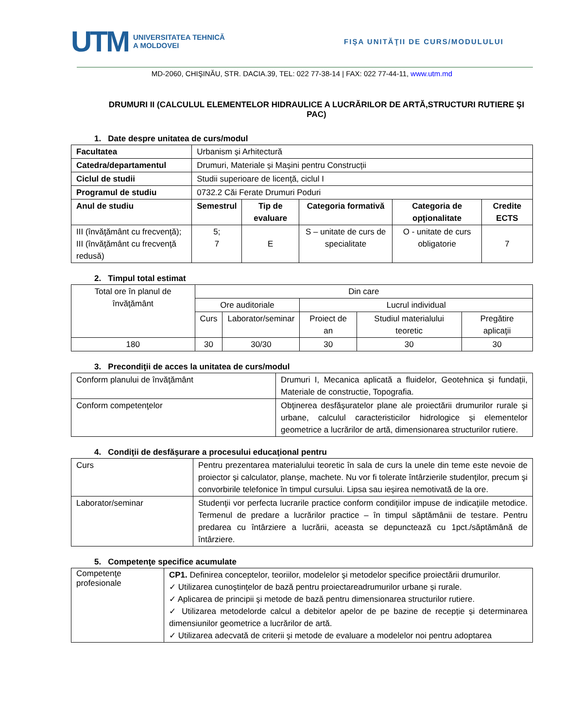UTM
UNIVERSITATEA TEHNICĂ
A MOLDOVEI
FIŞA UNITĂŢII DE CURS/MODULULUI
MD-2060, CHIŞINĂU, STR. DACIA.39, TEL: 022 77-38-14 | FAX: 022 77-44-11, www.utm.md
DRUMURI II (CALCULUL ELEMENTELOR HIDRAULICE A LUCRĂRILOR DE ARTĂ,STRUCTURI RUTIERE ŞI PAC)
1. Date despre unitatea de curs/modul
| Facultatea | Urbanism și Arhitectură | | | | |
| Catedra/departamentul | Drumuri, Materiale și Mașini pentru Construcții | | | | |
| Ciclul de studii | Studii superioare de licenţă, ciclul I | | | | |
| Programul de studiu | 0732.2 Căi Ferate Drumuri Poduri | | | | |
| Anul de studiu | Semestrul | Tip de evaluare | Categoria formativă | Categoria de opţionalitate | Credite ECTS |
| III (învăţământ cu frecvenţă); III (învăţământ cu frecvenţă redusă) | 5; 7 | E | S – unitate de curs de specialitate | O - unitate de curs obligatorie | 7 |
2. Timpul total estimat
| Total ore în planul de învăţământ | Din care | | | | |
| | Ore auditoriale | | Lucrul individual | | |
| | Curs | Laborator/seminar | Proiect de an | Studiul materialului teoretic | Pregătire aplicaţii |
| 180 | 30 | 30/30 | 30 | 30 | 30 |
3. Precondiţii de acces la unitatea de curs/modul
| Conform planului de învăţământ | Drumuri I, Mecanica aplicată a fluidelor, Geotehnica și fundații, Materiale de constructie, Topografia. |
| Conform competenţelor | Obţinerea desfăşuratelor plane ale proiectării drumurilor rurale și urbane, calculul caracteristicilor hidrologice și elementelor geometrice a lucrărilor de artă, dimensionarea structurilor rutiere. |
4. Condiţii de desfăşurare a procesului educaţional pentru
| Curs | Pentru prezentarea materialului teoretic în sala de curs la unele din teme este nevoie de proiector şi calculator, planșe, machete. Nu vor fi tolerate întârzierile studenţilor, precum şi convorbirile telefonice în timpul cursului. Lipsa sau ieșirea nemotivată de la ore. |
| Laborator/seminar | Studenţii vor perfecta lucrarile practice conform condiţiilor impuse de indicaţiile metodice. Termenul de predare a lucrărilor practice – în timpul săptămânii de testare. Pentru predarea cu întârziere a lucrării, aceasta se depunctează cu 1pct./săptămână de întârziere. |
5. Competenţe specifice acumulate
| Competenţe profesionale | CP1. Definirea conceptelor, teoriilor, modelelor şi metodelor specifice proiectării drumurilor. ✓ Utilizarea cunoştinţelor de bază pentru proiectareadrumurilor urbane și rurale. ✓ Aplicarea de principii şi metode de bază pentru dimensionarea structurilor rutiere. ✓ Utilizarea metodelorde calcul a debitelor apelor de pe bazine de recepție și determinarea dimensiunilor geometrice a lucrărilor de artă. ✓ Utilizarea adecvată de criterii şi metode de evaluare a modelelor noi pentru adoptarea |